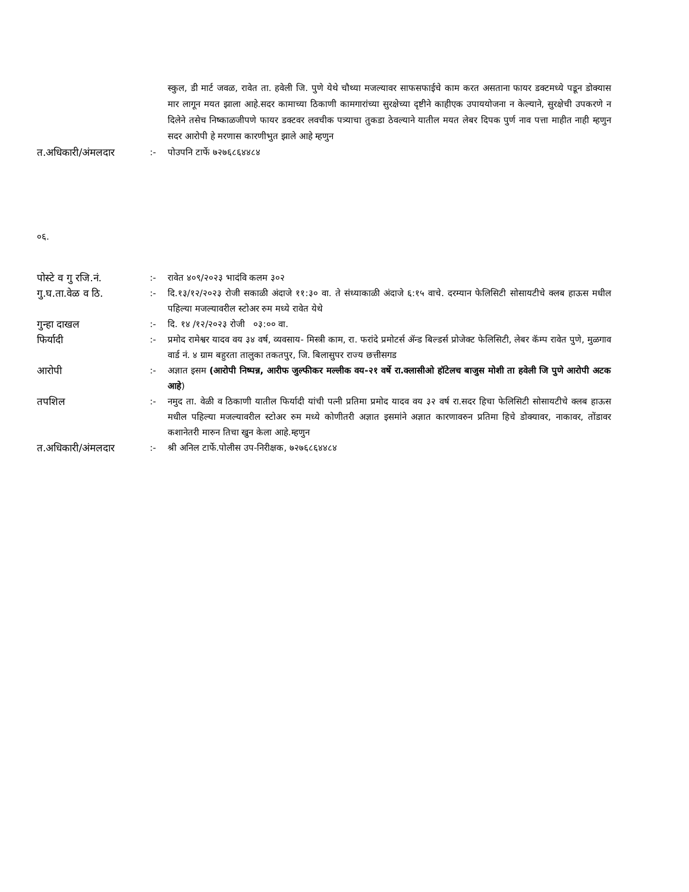स्कुल, डी मार्ट जवळ, रावेत ता. हवेली जि. पुणे येथे चौथ्या मजल्यावर साफसफाईचे काम करत असताना फायर डक्टमध्ये पडून डोक्यास मार लागून मयत झाला आहे.सदर कामाच्या ठिकाणी कामगारांच्या सुरक्षेच्या दृष्टीने काहीएक उपाययोजना न केल्याने, सुरक्षेची उपकरणे न दिलेने तसेच निष्काळजीपणे फायर डक्टवर लवचीक पत्र्याचा तुकडा ठेवल्याने यातील मयत लेबर दिपक पुर्ण नाव पत्ता माहीत नाही म्हणुन सदर आरोपी हे मरणास कारणीभुत झाले आहे म्हणुन
त.अधिकारी/अंमलदार :- पोउपनि टार्फे ७२७६८६४४८४
०६.
पोस्टे व गु रजि.नं.
:- रावेत ४०९/२०२३ भादंवि कलम ३०२
गु.घ.ता.वेळ व ठि. :- दि.१३/१२/२०२३ रोजी सकाळी अंदाजे ११:३० वा. ते संध्याकाळी अंदाजे ६:१५ वाचे. दरम्यान फेलिसिटी सोसायटीचे क्लब हाऊस मधील पहिल्या मजल्यावरील स्टोअर रुम मध्ये रावेत येथे
गुन्हा दाखल :- दि. १४ /१२/२०२३ रोजी ०३:०० वा.
फिर्यादी :- प्रमोद रामेश्वर यादव वय ३४ वर्ष, व्यवसाय- मिस्त्री काम, रा. फरांदे प्रमोटर्स ॲन्ड बिल्डर्स प्रोजेक्ट फेलिसिटी, लेबर कॅम्प रावेत पुणे, मुळगाव वार्ड नं. ४ ग्राम बहुरता तालुका तकतपुर, जि. बिलासुपर राज्य छत्तीसगड
आरोपी :- अज्ञात इसम (आरोपी निष्पन्न, आरीफ जुल्फीकर मल्लीक वय-२१ वर्षे रा.क्लासीओ हॉटेलच बाजुस मोशी ता हवेली जि पुणे आरोपी अटक आहे)
तपशिल :- नमुद ता. वेळी व ठिकाणी यातील फिर्यादी यांची पत्नी प्रतिमा प्रमोद यादव वय ३२ वर्ष रा.सदर हिचा फेलिसिटी सोसायटीचे क्लब हाऊस मधील पहिल्या मजल्यावरील स्टोअर रुम मध्ये कोणीतरी अज्ञात इसमांने अज्ञात कारणावरुन प्रतिमा हिचे डोक्यावर, नाकावर, तोंडावर कशानेतरी मारुन तिचा खुन केला आहे.म्हणुन
त.अधिकारी/अंमलदार :- श्री अनिल टार्फे.पोलीस उप-निरीक्षक, ७२७६८६४४८४